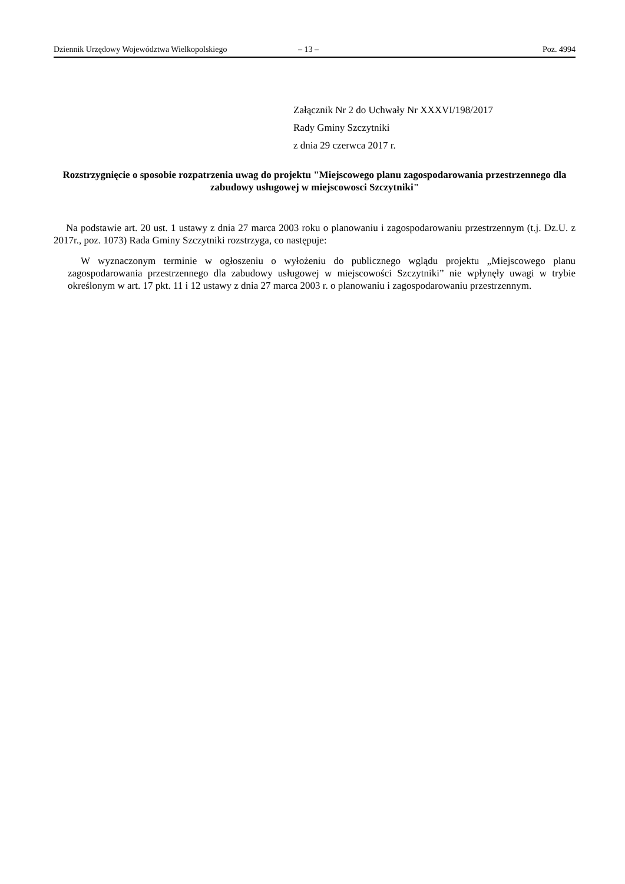Dziennik Urzędowy Województwa Wielkopolskiego – 13 – Poz. 4994
Załącznik Nr 2 do Uchwały Nr XXXVI/198/2017
Rady Gminy Szczytniki
z dnia 29 czerwca 2017 r.
Rozstrzygnięcie o sposobie rozpatrzenia uwag do projektu "Miejscowego planu zagospodarowania przestrzennego dla zabudowy usługowej w miejscowosci Szczytniki"
Na podstawie art. 20 ust. 1 ustawy z dnia 27 marca 2003 roku o planowaniu i zagospodarowaniu przestrzennym (t.j. Dz.U. z 2017r., poz. 1073) Rada Gminy Szczytniki rozstrzyga, co następuje:
W wyznaczonym terminie w ogłoszeniu o wyłożeniu do publicznego wglądu projektu „Miejscowego planu zagospodarowania przestrzennego dla zabudowy usługowej w miejscowości Szczytniki” nie wpłynęły uwagi w trybie określonym w art. 17 pkt. 11 i 12 ustawy z dnia 27 marca 2003 r. o planowaniu i zagospodarowaniu przestrzennym.